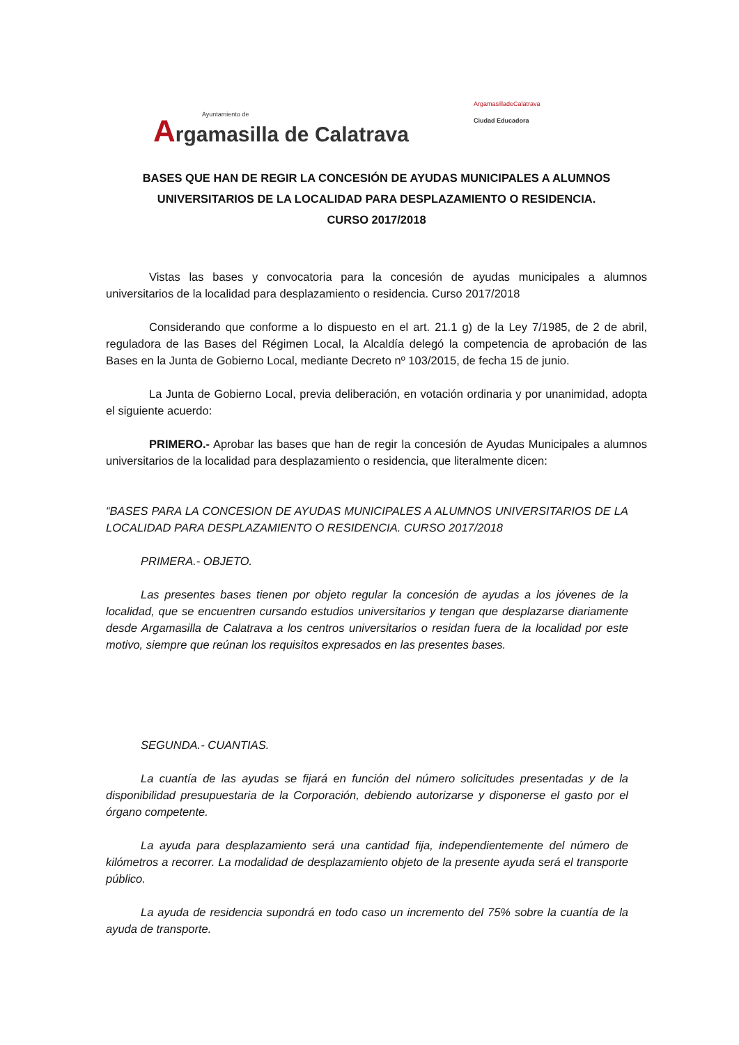Ayuntamiento de
Argamasilla de Calatrava
ArgamasilladeCalatrava
Ciudad Educadora
BASES QUE HAN DE REGIR LA CONCESIÓN DE AYUDAS MUNICIPALES A ALUMNOS UNIVERSITARIOS DE LA LOCALIDAD PARA DESPLAZAMIENTO O RESIDENCIA.
CURSO 2017/2018
Vistas las bases y convocatoria para la concesión de ayudas municipales a alumnos universitarios de la localidad para desplazamiento o residencia. Curso 2017/2018
Considerando que conforme a lo dispuesto en el art. 21.1 g) de la Ley 7/1985, de 2 de abril, reguladora de las Bases del Régimen Local, la Alcaldía delegó la competencia de aprobación de las Bases en la Junta de Gobierno Local, mediante Decreto nº 103/2015, de fecha 15 de junio.
La Junta de Gobierno Local, previa deliberación, en votación ordinaria y por unanimidad, adopta el siguiente acuerdo:
PRIMERO.- Aprobar las bases que han de regir la concesión de Ayudas Municipales a alumnos universitarios de la localidad para desplazamiento o residencia, que literalmente dicen:
“BASES PARA LA CONCESION DE AYUDAS MUNICIPALES A ALUMNOS UNIVERSITARIOS DE LA LOCALIDAD PARA DESPLAZAMIENTO O RESIDENCIA. CURSO 2017/2018
PRIMERA.- OBJETO.
Las presentes bases tienen por objeto regular la concesión de ayudas a los jóvenes de la localidad, que se encuentren cursando estudios universitarios y tengan que desplazarse diariamente desde Argamasilla de Calatrava a los centros universitarios o residan fuera de la localidad por este motivo, siempre que reúnan los requisitos expresados en las presentes bases.
SEGUNDA.- CUANTIAS.
La cuantía de las ayudas se fijará en función del número solicitudes presentadas y de la disponibilidad presupuestaria de la Corporación, debiendo autorizarse y disponerse el gasto por el órgano competente.
La ayuda para desplazamiento será una cantidad fija, independientemente del número de kilómetros a recorrer. La modalidad de desplazamiento objeto de la presente ayuda será el transporte público.
La ayuda de residencia supondrá en todo caso un incremento del 75% sobre la cuantía de la ayuda de transporte.